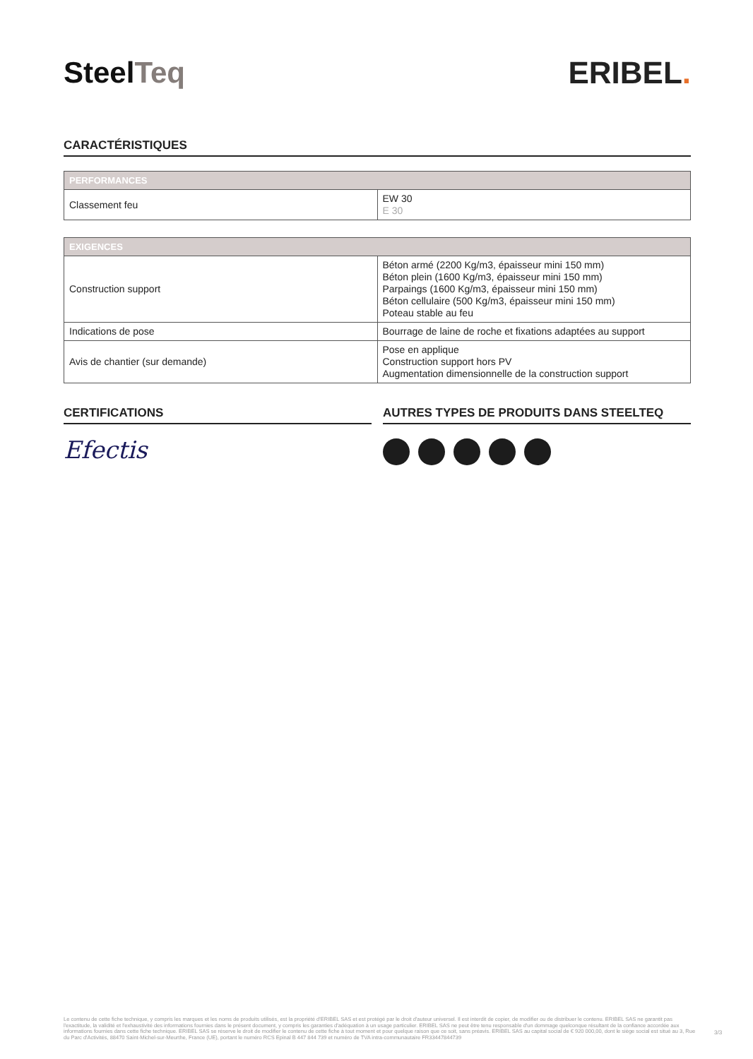SteelTeq ERIBEL.
CARACTÉRISTIQUES
| PERFORMANCES | |
| --- | --- |
| Classement feu | EW 30 E 30 |
| EXIGENCES | |
| --- | --- |
| Construction support | Béton armé (2200 Kg/m3, épaisseur mini 150 mm) Béton plein (1600 Kg/m3, épaisseur mini 150 mm) Parpaings (1600 Kg/m3, épaisseur mini 150 mm) Béton cellulaire (500 Kg/m3, épaisseur mini 150 mm) Poteau stable au feu |
| Indications de pose | Bourrage de laine de roche et fixations adaptées au support |
| Avis de chantier (sur demande) | Pose en applique Construction support hors PV Augmentation dimensionnelle de la construction support |
CERTIFICATIONS
Efectis
AUTRES TYPES DE PRODUITS DANS STEELTEQ
Le contenu de cette fiche technique, y compris les marques et les noms de produits utilisés, est la propriété d'ERIBEL SAS et est protégé par le droit d'auteur universel. Il est interdit de copier, de modifier ou de distribuer le contenu. ERIBEL SAS ne garantit pas l'exactitude, la validité et l'exhaustivité des informations fournies dans le présent document, y compris les garanties d'adéquation à un usage particulier. ERIBEL SAS ne peut être tenu responsable d'un dommage quelconque résultant de la confiance accordée aux informations fournies dans cette fiche technique. ERIBEL SAS se réserve le droit de modifier le contenu de cette fiche à tout moment et pour quelque raison que ce soit, sans préavis. ERIBEL SAS au capital social de € 920 000,00, dont le siège social est situé au 3, Rue du Parc d'Activités, 88470 Saint-Michel-sur-Meurthe, France (UE), portant le numéro RCS Epinal B 447 844 739 et numéro de TVA intra-communautaire FR33447844739
3/3